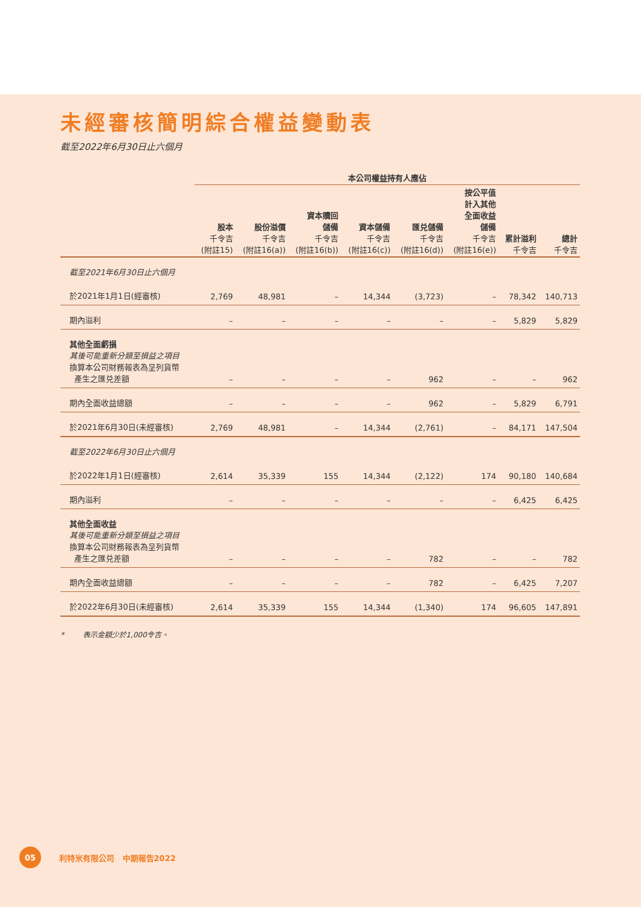未經審核簡明綜合權益變動表
截至2022年6月30日止六個月
| | 本公司權益持有人應佔 | | | | | | | |
| --- | --- | --- | --- | --- | --- | --- | --- | --- |
| | 股本 千令吉 (附註15) | 股份溢價 千令吉 (附註16(a)) | 資本贖回 儲備 千令吉 (附註16(b)) | 資本儲備 千令吉 (附註16(c)) | 匯兑儲備 千令吉 (附註16(d)) | 按公平值 計入其他 全面收益 儲備 千令吉 (附註16(e)) | 累計溢利 千令吉 | 總計 千令吉 |
| 截至2021年6月30日止六個月 | | | | | | | | |
| 於2021年1月1日(經審核) | 2,769 | 48,981 | – | 14,344 | (3,723) | – | 78,342 | 140,713 |
| 期內溢利 | – | – | – | – | – | – | 5,829 | 5,829 |
| 其他全面虧損 其後可能重新分類至損益之項目 換算本公司財務報表為呈列貨幣 產生之匯兑差額 | – | – | – | – | 962 | – | – | 962 |
| 期內全面收益總額 | – | – | – | – | 962 | – | 5,829 | 6,791 |
| 於2021年6月30日(未經審核) | 2,769 | 48,981 | – | 14,344 | (2,761) | – | 84,171 | 147,504 |
| 截至2022年6月30日止六個月 | | | | | | | | |
| 於2022年1月1日(經審核) | 2,614 | 35,339 | 155 | 14,344 | (2,122) | 174 | 90,180 | 140,684 |
| 期內溢利 | – | – | – | – | – | – | 6,425 | 6,425 |
| 其他全面收益 其後可能重新分類至損益之項目 換算本公司財務報表為呈列貨幣 產生之匯兑差額 | – | – | – | – | 782 | – | – | 782 |
| 期內全面收益總額 | – | – | – | – | 782 | – | 6,425 | 7,207 |
| 於2022年6月30日(未經審核) | 2,614 | 35,339 | 155 | 14,344 | (1,340) | 174 | 96,605 | 147,891 |
* 表示金額少於1,000令吉。
05
利特米有限公司 中期報告2022